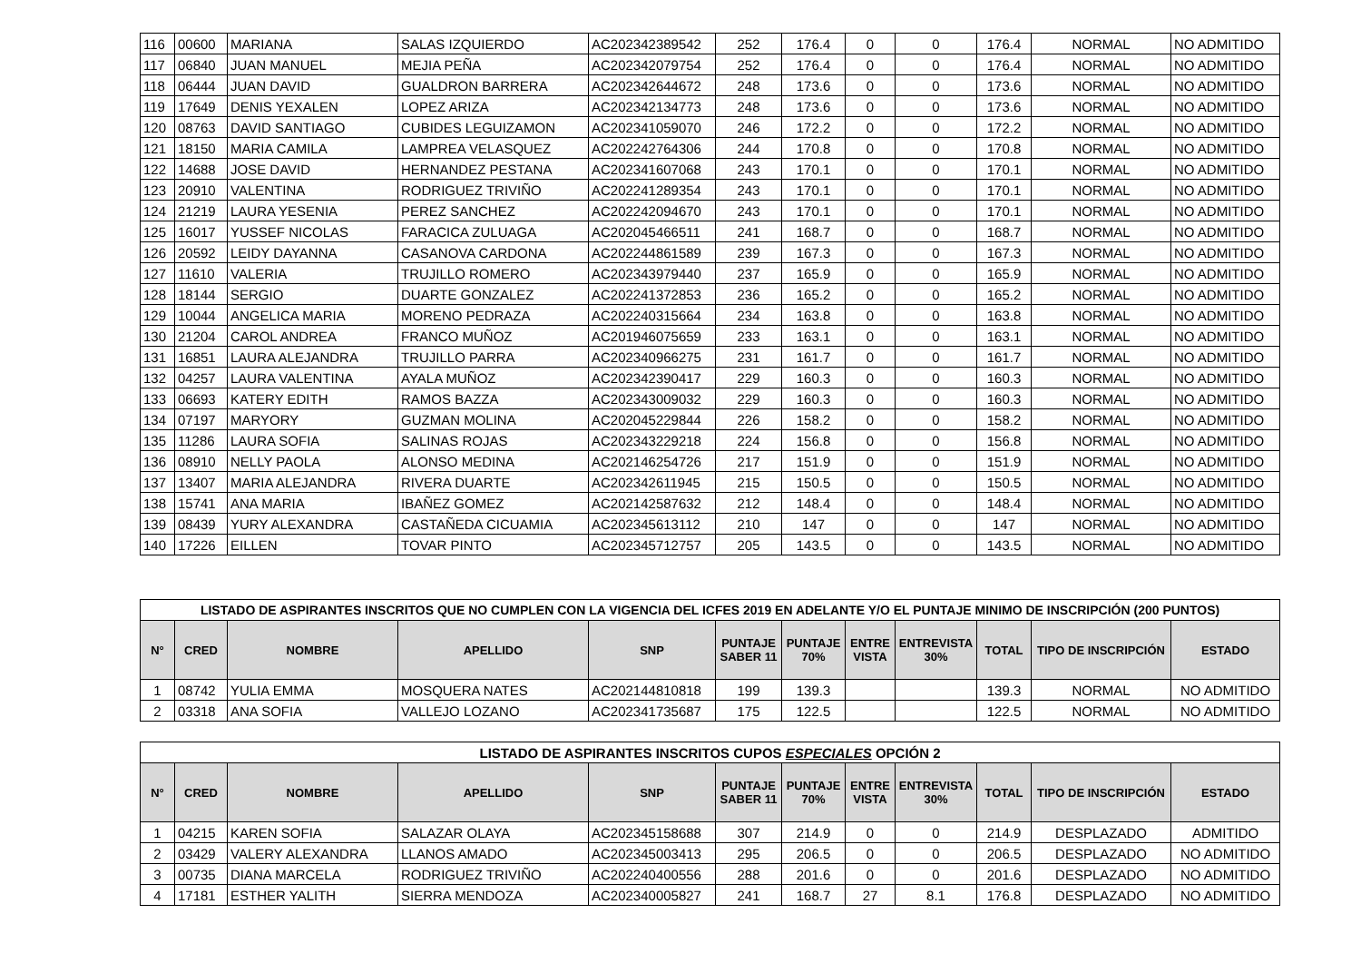| 116 | 00600 | MARIANA | SALAS IZQUIERDO | AC202342389542 | 252 | 176.4 | 0 | 0 | 176.4 | NORMAL | NO ADMITIDO |
| 117 | 06840 | JUAN MANUEL | MEJIA PEÑA | AC202342079754 | 252 | 176.4 | 0 | 0 | 176.4 | NORMAL | NO ADMITIDO |
| 118 | 06444 | JUAN DAVID | GUALDRON BARRERA | AC202342644672 | 248 | 173.6 | 0 | 0 | 173.6 | NORMAL | NO ADMITIDO |
| 119 | 17649 | DENIS YEXALEN | LOPEZ ARIZA | AC202342134773 | 248 | 173.6 | 0 | 0 | 173.6 | NORMAL | NO ADMITIDO |
| 120 | 08763 | DAVID SANTIAGO | CUBIDES LEGUIZAMON | AC202341059070 | 246 | 172.2 | 0 | 0 | 172.2 | NORMAL | NO ADMITIDO |
| 121 | 18150 | MARIA CAMILA | LAMPREA VELASQUEZ | AC202242764306 | 244 | 170.8 | 0 | 0 | 170.8 | NORMAL | NO ADMITIDO |
| 122 | 14688 | JOSE DAVID | HERNANDEZ PESTANA | AC202341607068 | 243 | 170.1 | 0 | 0 | 170.1 | NORMAL | NO ADMITIDO |
| 123 | 20910 | VALENTINA | RODRIGUEZ TRIVIÑO | AC202241289354 | 243 | 170.1 | 0 | 0 | 170.1 | NORMAL | NO ADMITIDO |
| 124 | 21219 | LAURA YESENIA | PEREZ SANCHEZ | AC202242094670 | 243 | 170.1 | 0 | 0 | 170.1 | NORMAL | NO ADMITIDO |
| 125 | 16017 | YUSSEF NICOLAS | FARACICA ZULUAGA | AC202045466511 | 241 | 168.7 | 0 | 0 | 168.7 | NORMAL | NO ADMITIDO |
| 126 | 20592 | LEIDY DAYANNA | CASANOVA CARDONA | AC202244861589 | 239 | 167.3 | 0 | 0 | 167.3 | NORMAL | NO ADMITIDO |
| 127 | 11610 | VALERIA | TRUJILLO ROMERO | AC202343979440 | 237 | 165.9 | 0 | 0 | 165.9 | NORMAL | NO ADMITIDO |
| 128 | 18144 | SERGIO | DUARTE GONZALEZ | AC202241372853 | 236 | 165.2 | 0 | 0 | 165.2 | NORMAL | NO ADMITIDO |
| 129 | 10044 | ANGELICA MARIA | MORENO PEDRAZA | AC202240315664 | 234 | 163.8 | 0 | 0 | 163.8 | NORMAL | NO ADMITIDO |
| 130 | 21204 | CAROL ANDREA | FRANCO MUÑOZ | AC201946075659 | 233 | 163.1 | 0 | 0 | 163.1 | NORMAL | NO ADMITIDO |
| 131 | 16851 | LAURA ALEJANDRA | TRUJILLO PARRA | AC202340966275 | 231 | 161.7 | 0 | 0 | 161.7 | NORMAL | NO ADMITIDO |
| 132 | 04257 | LAURA VALENTINA | AYALA MUÑOZ | AC202342390417 | 229 | 160.3 | 0 | 0 | 160.3 | NORMAL | NO ADMITIDO |
| 133 | 06693 | KATERY EDITH | RAMOS BAZZA | AC202343009032 | 229 | 160.3 | 0 | 0 | 160.3 | NORMAL | NO ADMITIDO |
| 134 | 07197 | MARYORY | GUZMAN MOLINA | AC202045229844 | 226 | 158.2 | 0 | 0 | 158.2 | NORMAL | NO ADMITIDO |
| 135 | 11286 | LAURA SOFIA | SALINAS ROJAS | AC202343229218 | 224 | 156.8 | 0 | 0 | 156.8 | NORMAL | NO ADMITIDO |
| 136 | 08910 | NELLY PAOLA | ALONSO MEDINA | AC202146254726 | 217 | 151.9 | 0 | 0 | 151.9 | NORMAL | NO ADMITIDO |
| 137 | 13407 | MARIA ALEJANDRA | RIVERA DUARTE | AC202342611945 | 215 | 150.5 | 0 | 0 | 150.5 | NORMAL | NO ADMITIDO |
| 138 | 15741 | ANA MARIA | IBAÑEZ GOMEZ | AC202142587632 | 212 | 148.4 | 0 | 0 | 148.4 | NORMAL | NO ADMITIDO |
| 139 | 08439 | YURY ALEXANDRA | CASTAÑEDA CICUAMIA | AC202345613112 | 210 | 147 | 0 | 0 | 147 | NORMAL | NO ADMITIDO |
| 140 | 17226 | EILLEN | TOVAR PINTO | AC202345712757 | 205 | 143.5 | 0 | 0 | 143.5 | NORMAL | NO ADMITIDO |
| LISTADO DE ASPIRANTES INSCRITOS QUE NO CUMPLEN CON LA VIGENCIA DEL ICFES 2019 EN ADELANTE Y/O EL PUNTAJE MINIMO DE INSCRIPCIÓN (200 PUNTOS) | | | | | | | | | | | |
| --- | --- | --- | --- | --- | --- | --- | --- | --- | --- | --- | --- |
| N° | CRED | NOMBRE | APELLIDO | SNP | PUNTAJE SABER 11 | PUNTAJE 70% | ENTRE VISTA | ENTREVISTA 30% | TOTAL | TIPO DE INSCRIPCIÓN | ESTADO |
| 1 | 08742 | YULIA EMMA | MOSQUERA NATES | AC202144810818 | 199 | 139.3 | | | 139.3 | NORMAL | NO ADMITIDO |
| 2 | 03318 | ANA SOFIA | VALLEJO LOZANO | AC202341735687 | 175 | 122.5 | | | 122.5 | NORMAL | NO ADMITIDO |
| LISTADO DE ASPIRANTES INSCRITOS CUPOS ESPECIALES OPCIÓN 2 | | | | | | | | | | | |
| --- | --- | --- | --- | --- | --- | --- | --- | --- | --- | --- | --- |
| N° | CRED | NOMBRE | APELLIDO | SNP | PUNTAJE SABER 11 | PUNTAJE 70% | ENTRE VISTA | ENTREVISTA 30% | TOTAL | TIPO DE INSCRIPCIÓN | ESTADO |
| 1 | 04215 | KAREN SOFIA | SALAZAR OLAYA | AC202345158688 | 307 | 214.9 | 0 | 0 | 214.9 | DESPLAZADO | ADMITIDO |
| 2 | 03429 | VALERY ALEXANDRA | LLANOS AMADO | AC202345003413 | 295 | 206.5 | 0 | 0 | 206.5 | DESPLAZADO | NO ADMITIDO |
| 3 | 00735 | DIANA MARCELA | RODRIGUEZ TRIVIÑO | AC202240400556 | 288 | 201.6 | 0 | 0 | 201.6 | DESPLAZADO | NO ADMITIDO |
| 4 | 17181 | ESTHER YALITH | SIERRA MENDOZA | AC202340005827 | 241 | 168.7 | 27 | 8.1 | 176.8 | DESPLAZADO | NO ADMITIDO |